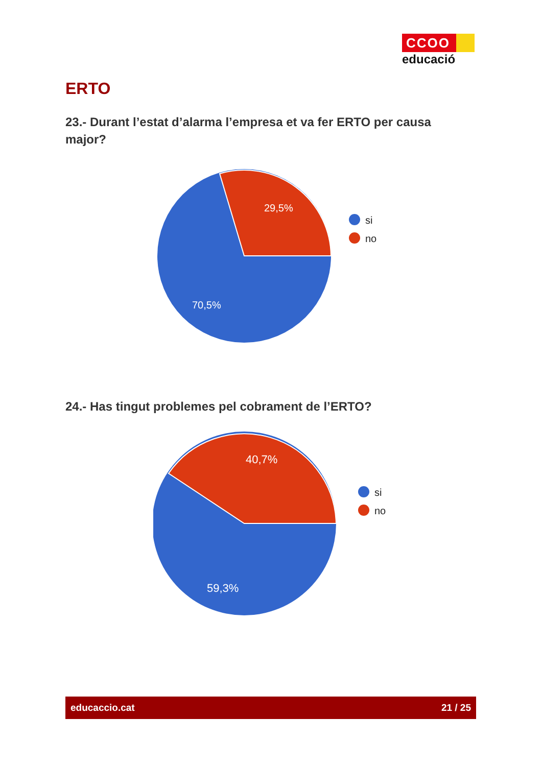CCOO
educació
ERTO
23.- Durant l’estat d’alarma l’empresa et va fer ERTO per causa major?
29,5%
70,5%
si
no
24.- Has tingut problemes pel cobrament de l’ERTO?
40,7%
59,3%
si
no
educaccio.cat 21 / 25